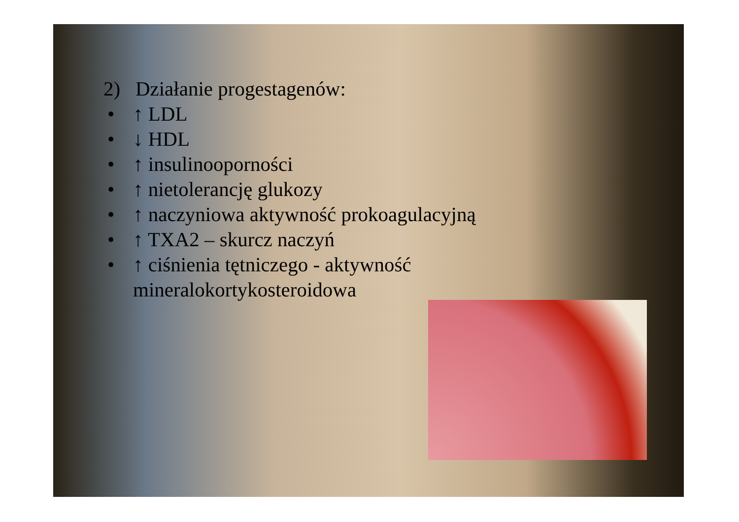2) Działanie progestagenów:
• ↑ LDL
• ↓ HDL
• ↑ insulinooporności
• ↑ nietolerancję glukozy
• ↑ naczyniowa aktywność prokoagulacyjną
• ↑ TXA2 – skurcz naczyń
• ↑ ciśnienia tętniczego - aktywność
mineralokortykosteroidowa